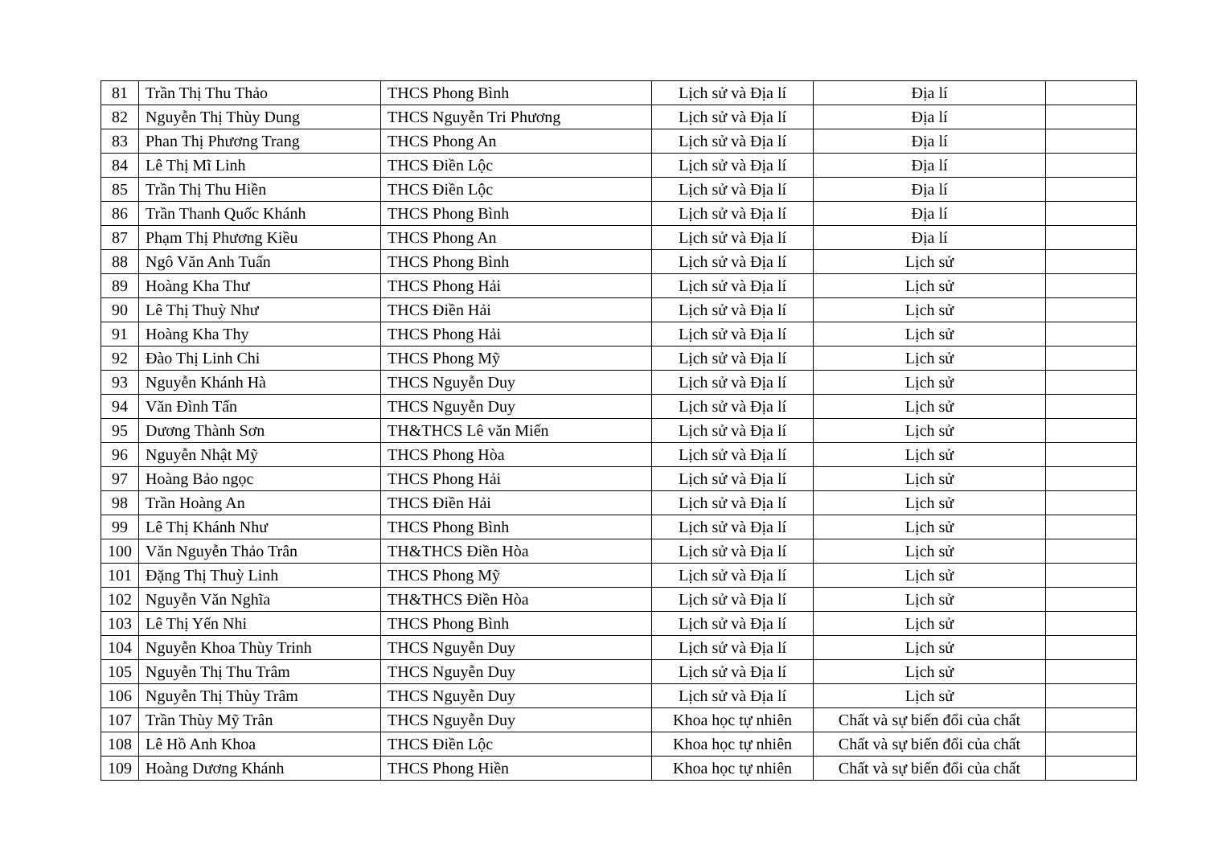| 81 | Trần Thị Thu Thảo | THCS Phong Bình | Lịch sử và Địa lí | Địa lí | |
| 82 | Nguyễn Thị Thùy Dung | THCS Nguyễn Tri Phương | Lịch sử và Địa lí | Địa lí | |
| 83 | Phan Thị Phương Trang | THCS Phong An | Lịch sử và Địa lí | Địa lí | |
| 84 | Lê Thị Mĩ Linh | THCS Điền Lộc | Lịch sử và Địa lí | Địa lí | |
| 85 | Trần Thị Thu Hiền | THCS Điền Lộc | Lịch sử và Địa lí | Địa lí | |
| 86 | Trần Thanh Quốc Khánh | THCS Phong Bình | Lịch sử và Địa lí | Địa lí | |
| 87 | Phạm Thị Phương Kiều | THCS Phong An | Lịch sử và Địa lí | Địa lí | |
| 88 | Ngô Văn Anh Tuấn | THCS Phong Bình | Lịch sử và Địa lí | Lịch sử | |
| 89 | Hoàng Kha Thư | THCS Phong Hải | Lịch sử và Địa lí | Lịch sử | |
| 90 | Lê Thị Thuỳ Như | THCS Điền Hải | Lịch sử và Địa lí | Lịch sử | |
| 91 | Hoàng Kha Thy | THCS Phong Hải | Lịch sử và Địa lí | Lịch sử | |
| 92 | Đào Thị Linh Chi | THCS Phong Mỹ | Lịch sử và Địa lí | Lịch sử | |
| 93 | Nguyễn Khánh Hà | THCS Nguyễn Duy | Lịch sử và Địa lí | Lịch sử | |
| 94 | Văn Đình Tấn | THCS Nguyễn Duy | Lịch sử và Địa lí | Lịch sử | |
| 95 | Dương Thành Sơn | TH&THCS Lê văn Miến | Lịch sử và Địa lí | Lịch sử | |
| 96 | Nguyễn Nhật Mỹ | THCS Phong Hòa | Lịch sử và Địa lí | Lịch sử | |
| 97 | Hoàng Bảo ngọc | THCS Phong Hải | Lịch sử và Địa lí | Lịch sử | |
| 98 | Trần Hoàng An | THCS Điền Hải | Lịch sử và Địa lí | Lịch sử | |
| 99 | Lê Thị Khánh Như | THCS Phong Bình | Lịch sử và Địa lí | Lịch sử | |
| 100 | Văn Nguyễn Thảo Trân | TH&THCS Điền Hòa | Lịch sử và Địa lí | Lịch sử | |
| 101 | Đặng Thị Thuỳ Linh | THCS Phong Mỹ | Lịch sử và Địa lí | Lịch sử | |
| 102 | Nguyễn Văn Nghĩa | TH&THCS Điền Hòa | Lịch sử và Địa lí | Lịch sử | |
| 103 | Lê Thị Yến Nhi | THCS Phong Bình | Lịch sử và Địa lí | Lịch sử | |
| 104 | Nguyễn Khoa Thùy Trinh | THCS Nguyễn Duy | Lịch sử và Địa lí | Lịch sử | |
| 105 | Nguyễn Thị Thu Trâm | THCS Nguyễn Duy | Lịch sử và Địa lí | Lịch sử | |
| 106 | Nguyễn Thị Thùy Trâm | THCS Nguyễn Duy | Lịch sử và Địa lí | Lịch sử | |
| 107 | Trần Thùy Mỹ Trân | THCS Nguyễn Duy | Khoa học tự nhiên | Chất và sự biến đổi của chất | |
| 108 | Lê Hồ Anh Khoa | THCS Điền Lộc | Khoa học tự nhiên | Chất và sự biến đổi của chất | |
| 109 | Hoàng Dương Khánh | THCS Phong Hiền | Khoa học tự nhiên | Chất và sự biến đổi của chất | |